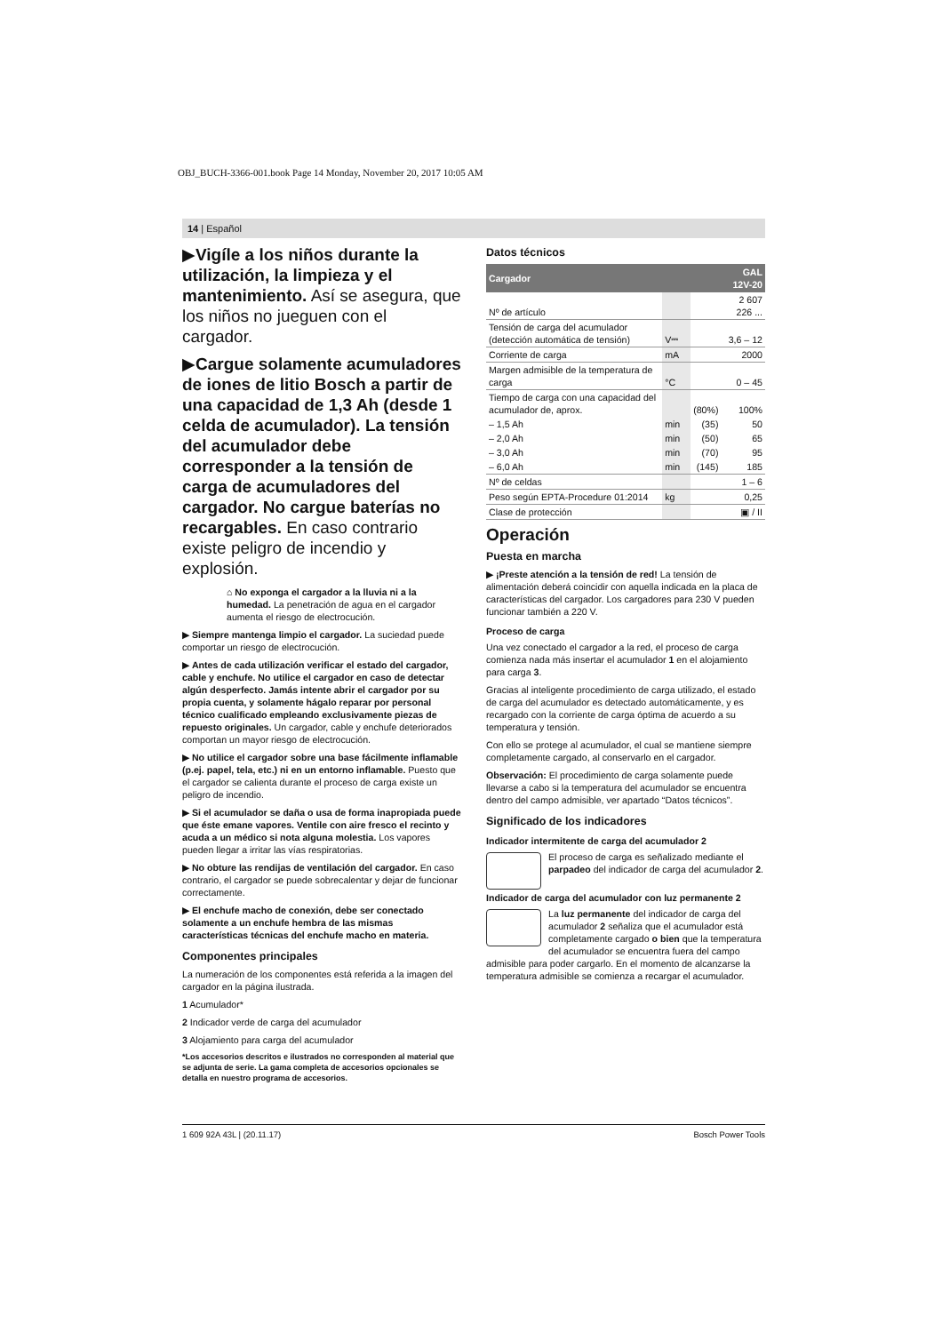OBJ_BUCH-3366-001.book Page 14 Monday, November 20, 2017 10:05 AM
14 | Español
▶Vigíle a los niños durante la utilización, la limpieza y el mantenimiento. Así se asegura, que los niños no jueguen con el cargador.
▶Cargue solamente acumuladores de iones de litio Bosch a partir de una capacidad de 1,3 Ah (desde 1 celda de acumulador). La tensión del acumulador debe corresponder a la tensión de carga de acumuladores del cargador. No cargue baterías no recargables. En caso contrario existe peligro de incendio y explosión.
⌂ No exponga el cargador a la lluvia ni a la humedad. La penetración de agua en el cargador aumenta el riesgo de electrocución.
▶ Siempre mantenga limpio el cargador. La suciedad puede comportar un riesgo de electrocución.
▶ Antes de cada utilización verificar el estado del cargador, cable y enchufe. No utilice el cargador en caso de detectar algún desperfecto. Jamás intente abrir el cargador por su propia cuenta, y solamente hágalo reparar por personal técnico cualificado empleando exclusivamente piezas de repuesto originales. Un cargador, cable y enchufe deteriorados comportan un mayor riesgo de electrocución.
▶ No utilice el cargador sobre una base fácilmente inflamable (p.ej. papel, tela, etc.) ni en un entorno inflamable. Puesto que el cargador se calienta durante el proceso de carga existe un peligro de incendio.
▶ Si el acumulador se daña o usa de forma inapropiada puede que éste emane vapores. Ventile con aire fresco el recinto y acuda a un médico si nota alguna molestia. Los vapores pueden llegar a irritar las vías respiratorias.
▶ No obture las rendijas de ventilación del cargador. En caso contrario, el cargador se puede sobrecalentar y dejar de funcionar correctamente.
▶ El enchufe macho de conexión, debe ser conectado solamente a un enchufe hembra de las mismas características técnicas del enchufe macho en materia.
Componentes principales
La numeración de los componentes está referida a la imagen del cargador en la página ilustrada.
1 Acumulador*
2 Indicador verde de carga del acumulador
3 Alojamiento para carga del acumulador
*Los accesorios descritos e ilustrados no corresponden al material que se adjunta de serie. La gama completa de accesorios opcionales se detalla en nuestro programa de accesorios.
Datos técnicos
| Cargador | | | GAL 12V-20 |
| --- | --- | --- | --- |
| Nº de artículo | | | 2 607 226 ... |
| Tensión de carga del acumulador (detección automática de tensión) | V⎓ | | 3,6 – 12 |
| Corriente de carga | mA | | 2000 |
| Margen admisible de la temperatura de carga | °C | | 0 – 45 |
| Tiempo de carga con una capacidad del acumulador de, aprox. | | (80%) | 100% |
| – 1,5 Ah | min | (35) | 50 |
| – 2,0 Ah | min | (50) | 65 |
| – 3,0 Ah | min | (70) | 95 |
| – 6,0 Ah | min | (145) | 185 |
| Nº de celdas | | | 1 – 6 |
| Peso según EPTA-Procedure 01:2014 | kg | | 0,25 |
| Clase de protección | | | ▣ / II |
Operación
Puesta en marcha
▶ ¡Preste atención a la tensión de red! La tensión de alimentación deberá coincidir con aquella indicada en la placa de características del cargador. Los cargadores para 230 V pueden funcionar también a 220 V.
Proceso de carga
Una vez conectado el cargador a la red, el proceso de carga comienza nada más insertar el acumulador 1 en el alojamiento para carga 3.
Gracias al inteligente procedimiento de carga utilizado, el estado de carga del acumulador es detectado automáticamente, y es recargado con la corriente de carga óptima de acuerdo a su temperatura y tensión.
Con ello se protege al acumulador, el cual se mantiene siempre completamente cargado, al conservarlo en el cargador.
Observación: El procedimiento de carga solamente puede llevarse a cabo si la temperatura del acumulador se encuentra dentro del campo admisible, ver apartado “Datos técnicos”.
Significado de los indicadores
Indicador intermitente de carga del acumulador 2
El proceso de carga es señalizado mediante el parpadeo del indicador de carga del acumulador 2.
Indicador de carga del acumulador con luz permanente 2
La luz permanente del indicador de carga del acumulador 2 señaliza que el acumulador está completamente cargado o bien que la temperatura del acumulador se encuentra fuera del campo admisible para poder cargarlo. En el momento de alcanzarse la temperatura admisible se comienza a recargar el acumulador.
1 609 92A 43L | (20.11.17) Bosch Power Tools